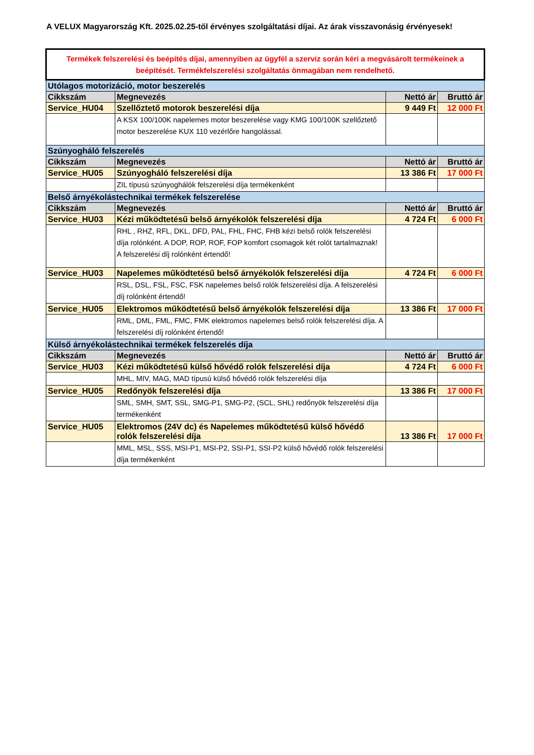A VELUX Magyarország Kft. 2025.02.25-től érvényes szolgáltatási díjai. Az árak visszavonásig érvényesek!
| Termékek felszerelési és beépítés díjai, amennyiben az ügyfél a szerviz során kéri a megvásárolt termékeinek a beépítését. Termékfelszerelési szolgáltatás önmagában nem rendelhető. | | | |
| Utólagos motorizáció, motor beszerelés | | | |
| Cikkszám | Megnevezés | Nettó ár | Bruttó ár |
| Service_HU04 | Szellőztető motorok beszerelési díja | 9 449 Ft | 12 000 Ft |
| | A KSX 100/100K napelemes motor beszerelése vagy KMG 100/100K szellőztető motor beszerelése KUX 110 vezérlőre hangolással. | | |
| Szúnyogháló felszerelés | | | |
| Cikkszám | Megnevezés | Nettó ár | Bruttó ár |
| Service_HU05 | Szúnyogháló felszerelési díja | 13 386 Ft | 17 000 Ft |
| | ZIL típusú szúnyoghálók felszerelési díja termékenként | | |
| Belső árnyékolástechnikai termékek felszerelése | | | |
| Cikkszám | Megnevezés | Nettó ár | Bruttó ár |
| Service_HU03 | Kézi működtetésű belső árnyékolók felszerelési díja | 4 724 Ft | 6 000 Ft |
| | RHL , RHZ, RFL, DKL, DFD, PAL, FHL, FHC, FHB kézi belső rolók felszerelési díja rolónként. A DOP, ROP, ROF, FOP komfort csomagok két rolót tartalmaznak! A felszerelési díj rolónként értendő! | | |
| Service_HU03 | Napelemes működtetésű belső árnyékolók felszerelési díja | 4 724 Ft | 6 000 Ft |
| | RSL, DSL, FSL, FSC, FSK napelemes belső rolók felszerelési díja. A felszerelési díj rolónként értendő! | | |
| Service_HU05 | Elektromos működtetésű belső árnyékolók felszerelési díja | 13 386 Ft | 17 000 Ft |
| | RML, DML, FML, FMC, FMK elektromos napelemes belső rolók felszerelési díja. A felszerelési díj rolónként értendő! | | |
| Külső árnyékolástechnikai termékek felszerelés díja | | | |
| Cikkszám | Megnevezés | Nettó ár | Bruttó ár |
| Service_HU03 | Kézi működtetésű külső hővédő rolók felszerelési díja | 4 724 Ft | 6 000 Ft |
| | MHL, MIV, MAG, MAD típusú külső hővédő rolók felszerelési díja | | |
| Service_HU05 | Redőnyök felszerelési díja | 13 386 Ft | 17 000 Ft |
| | SML, SMH, SMT, SSL, SMG-P1, SMG-P2, (SCL, SHL) redőnyök felszerelési díja termékenként | | |
| Service_HU05 | Elektromos (24V dc) és Napelemes működtetésű külső hővédő rolók felszerelési díja | 13 386 Ft | 17 000 Ft |
| | MML, MSL, SSS, MSI-P1, MSI-P2, SSI-P1, SSI-P2 külső hővédő rolók felszerelési díja termékenként | | |